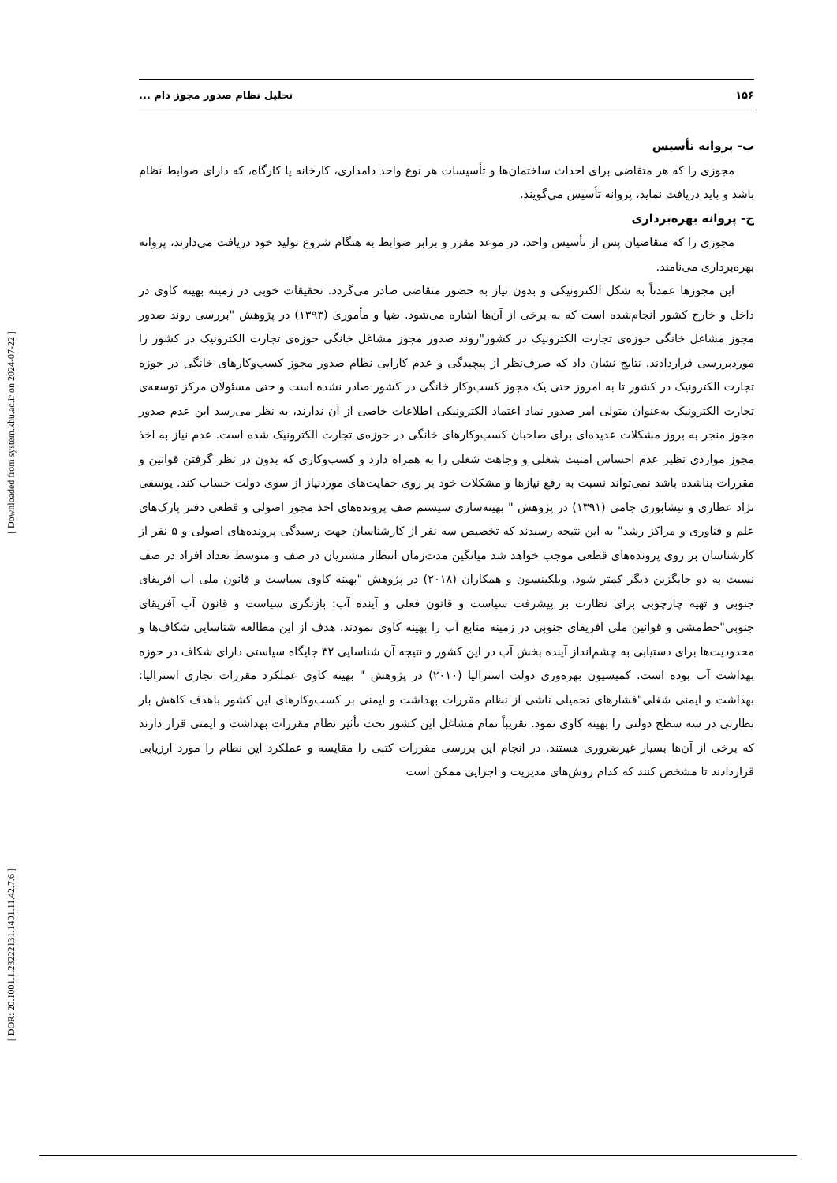۱۵۶ تحلیل نظام صدور مجوز دام ...
ب- پروانه تأسیس
مجوزی را که هر متقاضی برای احداث ساختمان‌ها و تأسیسات هر نوع واحد دامداری، کارخانه یا کارگاه، که دارای ضوابط نظام باشد و باید دریافت نماید، پروانه تأسیس می‌گویند.
ج- پروانه بهره‌برداری
مجوزی را که متقاضیان پس از تأسیس واحد، در موعد مقرر و برابر ضوابط به هنگام شروع تولید خود دریافت می‌دارند، پروانه بهره‌برداری می‌نامند.
این مجوزها عمدتاً به شکل الکترونیکی و بدون نیاز به حضور متقاضی صادر می‌گردد. تحقیقات خوبی در زمینه بهینه کاوی در داخل و خارج کشور انجام‌شده است که به برخی از آن‌ها اشاره می‌شود. ضیا و مأموری (۱۳۹۳) در پژوهش "بررسی روند صدور مجوز مشاغل خانگی حوزه‌ی تجارت الکترونیک در کشور"روند صدور مجوز مشاغل خانگی حوزه‌ی تجارت الکترونیک در کشور را موردبررسی قراردادند. نتایج نشان داد که صرف‌نظر از پیچیدگی و عدم کارایی نظام صدور مجوز کسب‌وکارهای خانگی در حوزه تجارت الکترونیک در کشور تا به امروز حتی یک مجوز کسب‌وکار خانگی در کشور صادر نشده است و حتی مسئولان مرکز توسعه‌ی تجارت الکترونیک به‌عنوان متولی امر صدور نماد اعتماد الکترونیکی اطلاعات خاصی از آن ندارند، به نظر می‌رسد این عدم صدور مجوز منجر به بروز مشکلات عدیده‌ای برای صاحبان کسب‌وکارهای خانگی در حوزه‌ی تجارت الکترونیک شده است. عدم نیاز به اخذ مجوز مواردی نظیر عدم احساس امنیت شغلی و وجاهت شغلی را به همراه دارد و کسب‌وکاری که بدون در نظر گرفتن قوانین و مقررات بناشده باشد نمی‌تواند نسبت به رفع نیازها و مشکلات خود بر روی حمایت‌های موردنیاز از سوی دولت حساب کند. یوسفی نژاد عطاری و نیشابوری جامی (۱۳۹۱) در پژوهش " بهینه‌سازی سیستم صف پرونده‌های اخذ مجوز اصولی و قطعی دفتر پارک‌های علم و فناوری و مراکز رشد" به این نتیجه رسیدند که تخصیص سه نفر از کارشناسان جهت رسیدگی پرونده‌های اصولی و ۵ نفر از کارشناسان بر روی پرونده‌های قطعی موجب خواهد شد میانگین مدت‌زمان انتظار مشتریان در صف و متوسط تعداد افراد در صف نسبت به دو جایگزین دیگر کمتر شود. ویلکینسون و همکاران (۲۰۱۸) در پژوهش "بهینه کاوی سیاست و قانون ملی آب آفریقای جنوبی و تهیه چارچوبی برای نظارت بر پیشرفت سیاست و قانون فعلی و آینده آب: بازنگری سیاست و قانون آب آفریقای جنوبی"خط‌مشی و قوانین ملی آفریقای جنوبی در زمینه منابع آب را بهینه کاوی نمودند. هدف از این مطالعه شناسایی شکاف‌ها و محدودیت‌ها برای دستیابی به چشم‌انداز آینده بخش آب در این کشور و نتیجه آن شناسایی ۳۲ جایگاه سیاستی دارای شکاف در حوزه بهداشت آب بوده است. کمیسیون بهره‌وری دولت استرالیا (۲۰۱۰) در پژوهش " بهینه کاوی عملکرد مقررات تجاری استرالیا: بهداشت و ایمنی شغلی"فشارهای تحمیلی ناشی از نظام مقررات بهداشت و ایمنی بر کسب‌وکارهای این کشور باهدف کاهش بار نظارتی در سه سطح دولتی را بهینه کاوی نمود. تقریباً تمام مشاغل این کشور تحت تأثیر نظام مقررات بهداشت و ایمنی قرار دارند که برخی از آن‌ها بسیار غیرضروری هستند. در انجام این بررسی مقررات کتبی را مقایسه و عملکرد این نظام را مورد ارزیابی قراردادند تا مشخص کنند که کدام روش‌های مدیریت و اجرایی ممکن است
[ Downloaded from system.khu.ac.ir on 2024-07-22 ]
[ DOR: 20.1001.1.23222131.1401.11.42.7.6 ]